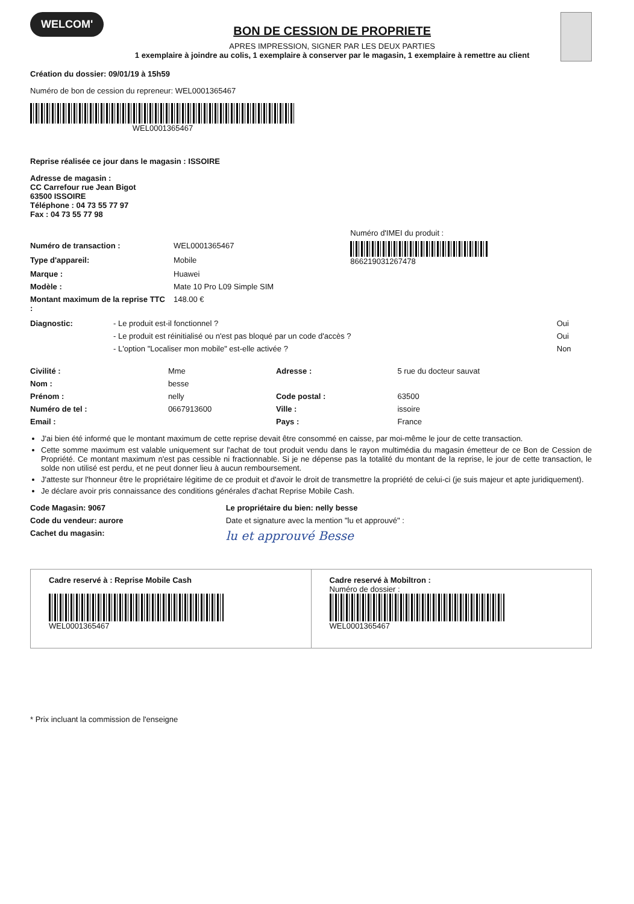WELCOM'
BON DE CESSION DE PROPRIETE
APRES IMPRESSION, SIGNER PAR LES DEUX PARTIES
1 exemplaire à joindre au colis, 1 exemplaire à conserver par le magasin, 1 exemplaire à remettre au client
Création du dossier: 09/01/19 à 15h59
Numéro de bon de cession du repreneur: WEL0001365467
WEL0001365467
Reprise réalisée ce jour dans le magasin : ISSOIRE
Adresse de magasin :
CC Carrefour rue Jean Bigot
63500 ISSOIRE
Téléphone : 04 73 55 77 97
Fax : 04 73 55 77 98
| | | Numéro d'IMEI du produit : |
| Numéro de transaction : | WEL0001365467 | 866219031267478 |
| Type d'appareil: | Mobile | |
| Marque : | Huawei | |
| Modèle : | Mate 10 Pro L09 Simple SIM | |
| Montant maximum de la reprise TTC : | 148.00 € | |
| Diagnostic: | - Le produit est-il fonctionnel ? | Oui |
| | - Le produit est réinitialisé ou n'est pas bloqué par un code d'accès ? | Oui |
| | - L'option "Localiser mon mobile" est-elle activée ? | Non |
| Civilité : | Mme | Adresse : | 5 rue du docteur sauvat |
| Nom : | besse | | |
| Prénom : | nelly | Code postal : | 63500 |
| Numéro de tel : | 0667913600 | Ville : | issoire |
| Email : | | Pays : | France |
J'ai bien été informé que le montant maximum de cette reprise devait être consommé en caisse, par moi-même le jour de cette transaction.
Cette somme maximum est valable uniquement sur l'achat de tout produit vendu dans le rayon multimédia du magasin émetteur de ce Bon de Cession de Propriété. Ce montant maximum n'est pas cessible ni fractionnable. Si je ne dépense pas la totalité du montant de la reprise, le jour de cette transaction, le solde non utilisé est perdu, et ne peut donner lieu à aucun remboursement.
J'atteste sur l'honneur être le propriétaire légitime de ce produit et d'avoir le droit de transmettre la propriété de celui-ci (je suis majeur et apte juridiquement).
Je déclare avoir pris connaissance des conditions générales d'achat Reprise Mobile Cash.
| Code Magasin: 9067 | Le propriétaire du bien: nelly besse |
| Code du vendeur: aurore | Date et signature avec la mention "lu et approuvé" : |
| Cachet du magasin: | lu et approuvé Besse |
Cadre reservé à : Reprise Mobile Cash
WEL0001365467
Cadre reservé à Mobiltron :
Numéro de dossier :
WEL0001365467
* Prix incluant la commission de l'enseigne